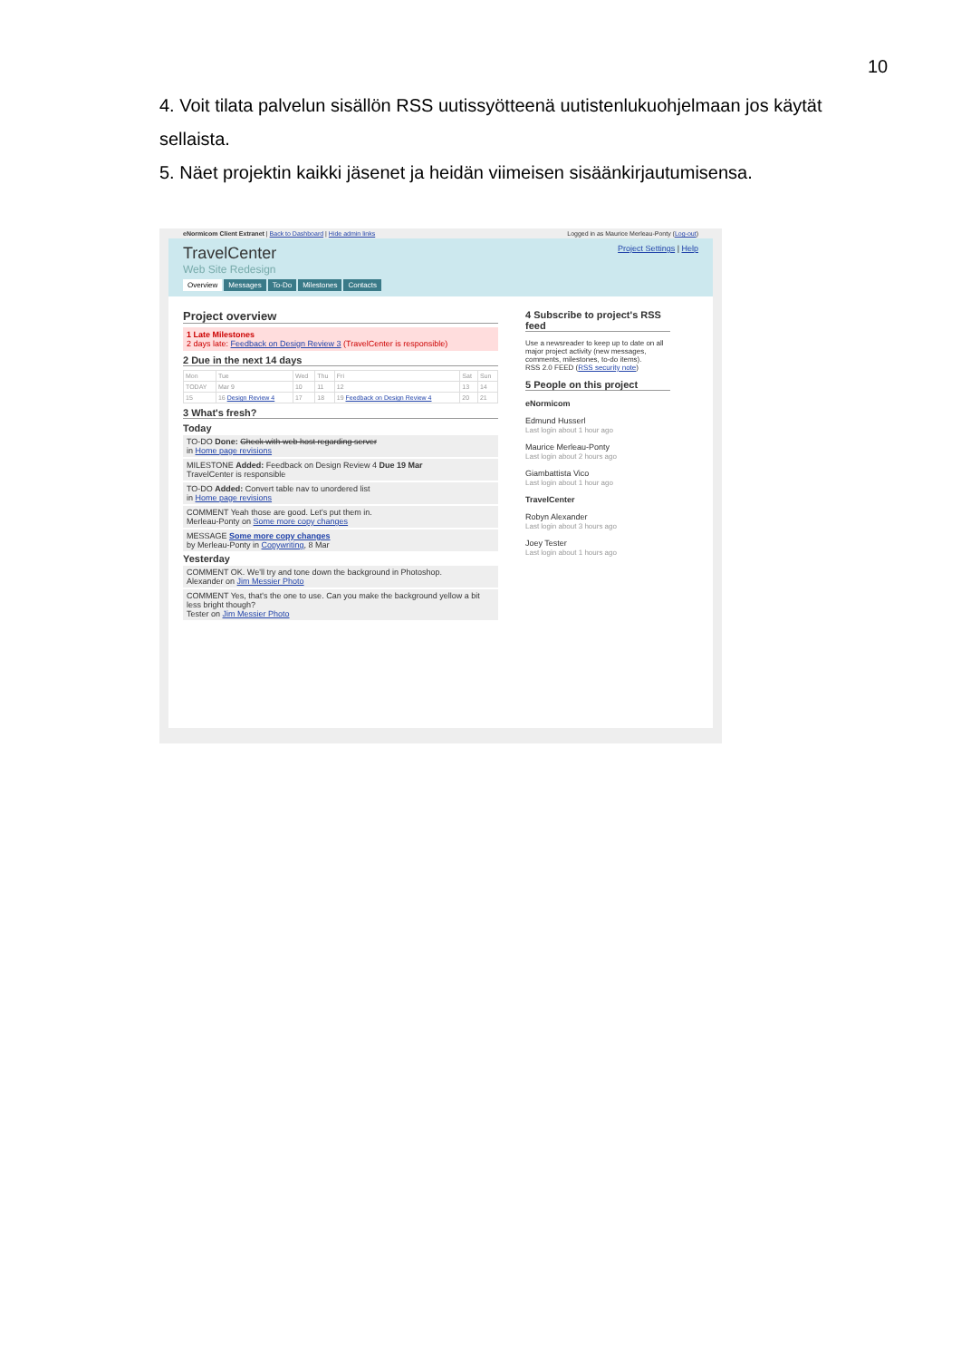10
4. Voit tilata palvelun sisällön RSS uutissyötteenä uutistenlukuohjelmaan jos käytät sellaista.
5. Näet projektin kaikki jäsenet ja heidän viimeisen sisäänkirjautumisensa.
eNormicom Client Extranet | Back to Dashboard | Hide admin links Logged in as Maurice Merleau-Ponty (Log-out)
Project Settings | Help
TravelCenter
Web Site Redesign
Overview Messages To-Do Milestones Contacts
Project overview
1 Late Milestones
2 days late: Feedback on Design Review 3 (TravelCenter is responsible)
2 Due in the next 14 days
| Mon | Tue | Wed | Thu | Fri | Sat | Sun |
| TODAY | Mar 9 | 10 | 11 | 12 | 13 | 14 |
| 15 | 16 Design Review 4 | 17 | 18 | 19 Feedback on Design Review 4 | 20 | 21 |
3 What's fresh?
Today
TO-DO Done: Check with web host regarding server
in Home page revisions
MILESTONE Added: Feedback on Design Review 4 Due 19 Mar
TravelCenter is responsible
TO-DO Added: Convert table nav to unordered list
in Home page revisions
COMMENT Yeah those are good. Let's put them in.
Merleau-Ponty on Some more copy changes
MESSAGE Some more copy changes
by Merleau-Ponty in Copywriting, 8 Mar
Yesterday
COMMENT OK. We'll try and tone down the background in Photoshop.
Alexander on Jim Messier Photo
COMMENT Yes, that's the one to use. Can you make the background yellow a bit less bright though?
Tester on Jim Messier Photo
4 Subscribe to project's RSS feed
Use a newsreader to keep up to date on all major project activity (new messages, comments, milestones, to-do items).
RSS 2.0 FEED (RSS security note)
5 People on this project
eNormicom
Edmund Husserl
Last login about 1 hour ago
Maurice Merleau-Ponty
Last login about 2 hours ago
Giambattista Vico
Last login about 1 hour ago
TravelCenter
Robyn Alexander
Last login about 3 hours ago
Joey Tester
Last login about 1 hours ago